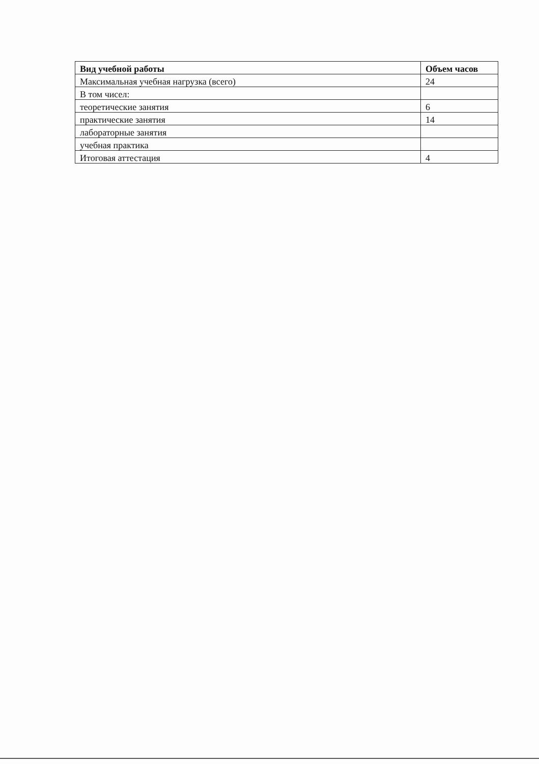| Вид учебной работы | Объем часов |
| --- | --- |
| Максимальная учебная нагрузка (всего) | 24 |
| В том чисел: | |
| теоретические занятия | 6 |
| практические занятия | 14 |
| лабораторные занятия | |
| учебная практика | |
| Итоговая аттестация | 4 |